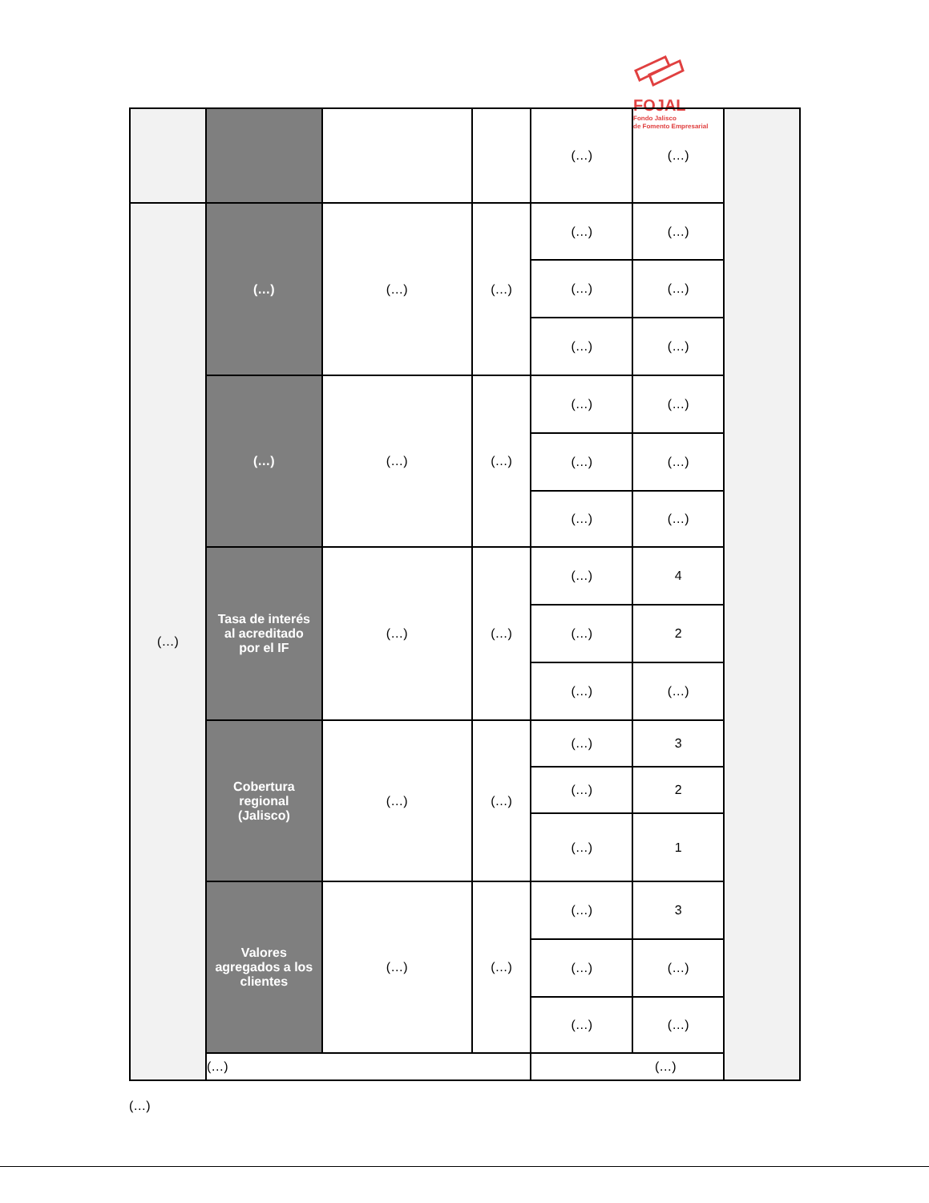FOJAL
Fondo Jalisco
de Fomento Empresarial
| | | | | (…) | (…) | |
| (…) | (…) | (…) | (…) | (…) | (…) | |
| | | | | (…) | (…) | |
| | | | | (…) | (…) | |
| | (…) | (…) | (…) | (…) | (…) | |
| | | | | (…) | (…) | |
| | | | | (…) | (…) | |
| | Tasa de interés al acreditado por el IF | (…) | (…) | (…) | 4 | |
| | | | | (…) | 2 | |
| | | | | (…) | (…) | |
| | Cobertura regional (Jalisco) | (…) | (…) | (…) | 3 | |
| | | | | (…) | 2 | |
| | | | | (…) | 1 | |
| | Valores agregados a los clientes | (…) | (…) | (…) | 3 | |
| | | | | (…) | (…) | |
| | | | | (…) | (…) | |
| | (…) | | | (…) | | |
(…)